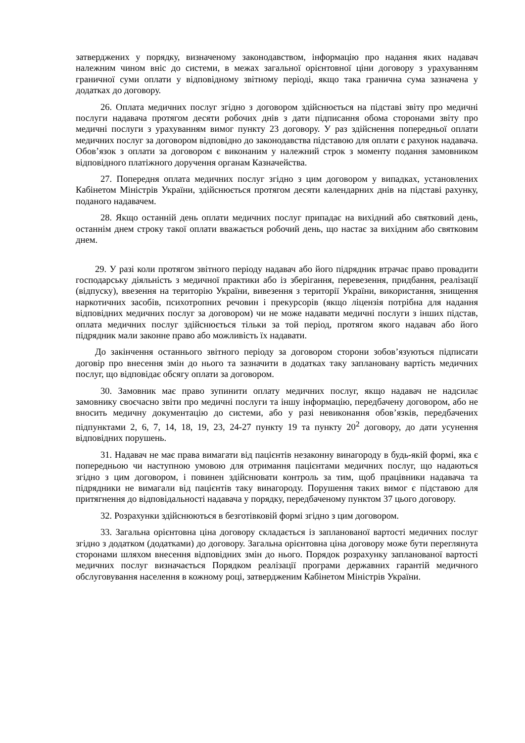затверджених у порядку, визначеному законодавством, інформацію про надання яких надавач належним чином вніс до системи, в межах загальної орієнтовної ціни договору з урахуванням граничної суми оплати у відповідному звітному періоді, якщо така гранична сума зазначена у додатках до договору.
26. Оплата медичних послуг згідно з договором здійснюється на підставі звіту про медичні послуги надавача протягом десяти робочих днів з дати підписання обома сторонами звіту про медичні послуги з урахуванням вимог пункту 23 договору. У раз здійснення попередньої оплати медичних послуг за договором відповідно до законодавства підставою для оплати є рахунок надавача. Обов’язок з оплати за договором є виконаним у належний строк з моменту подання замовником відповідного платіжного доручення органам Казначейства.
27. Попередня оплата медичних послуг згідно з цим договором у випадках, установлених Кабінетом Міністрів України, здійснюється протягом десяти календарних днів на підставі рахунку, поданого надавачем.
28. Якщо останній день оплати медичних послуг припадає на вихідний або святковий день, останнім днем строку такої оплати вважається робочий день, що настає за вихідним або святковим днем.
29. У разі коли протягом звітного періоду надавач або його підрядник втрачає право провадити господарську діяльність з медичної практики або із зберігання, перевезення, придбання, реалізації (відпуску), ввезення на територію України, вивезення з території України, використання, знищення наркотичних засобів, психотропних речовин і прекурсорів (якщо ліцензія потрібна для надання відповідних медичних послуг за договором) чи не може надавати медичні послуги з інших підстав, оплата медичних послуг здійснюється тільки за той період, протягом якого надавач або його підрядник мали законне право або можливість їх надавати.
До закінчення останнього звітного періоду за договором сторони зобов’язуються підписати договір про внесення змін до нього та зазначити в додатках таку заплановану вартість медичних послуг, що відповідає обсягу оплати за договором.
30. Замовник має право зупинити оплату медичних послуг, якщо надавач не надсилає замовнику своєчасно звіти про медичні послуги та іншу інформацію, передбачену договором, або не вносить медичну документацію до системи, або у разі невиконання обов’язків, передбачених підпунктами 2, 6, 7, 14, 18, 19, 23, 24-27 пункту 19 та пункту 20<sup>2</sup> договору, до дати усунення відповідних порушень.
31. Надавач не має права вимагати від пацієнтів незаконну винагороду в будь-якій формі, яка є попередньою чи наступною умовою для отримання пацієнтами медичних послуг, що надаються згідно з цим договором, і повинен здійснювати контроль за тим, щоб працівники надавача та підрядники не вимагали від пацієнтів таку винагороду. Порушення таких вимог є підставою для притягнення до відповідальності надавача у порядку, передбаченому пунктом 37 цього договору.
32. Розрахунки здійснюються в безготівковій формі згідно з цим договором.
33. Загальна орієнтовна ціна договору складається із запланованої вартості медичних послуг згідно з додатком (додатками) до договору. Загальна орієнтовна ціна договору може бути переглянута сторонами шляхом внесення відповідних змін до нього. Порядок розрахунку запланованої вартості медичних послуг визначається Порядком реалізації програми державних гарантій медичного обслуговування населення в кожному році, затвердженим Кабінетом Міністрів України.